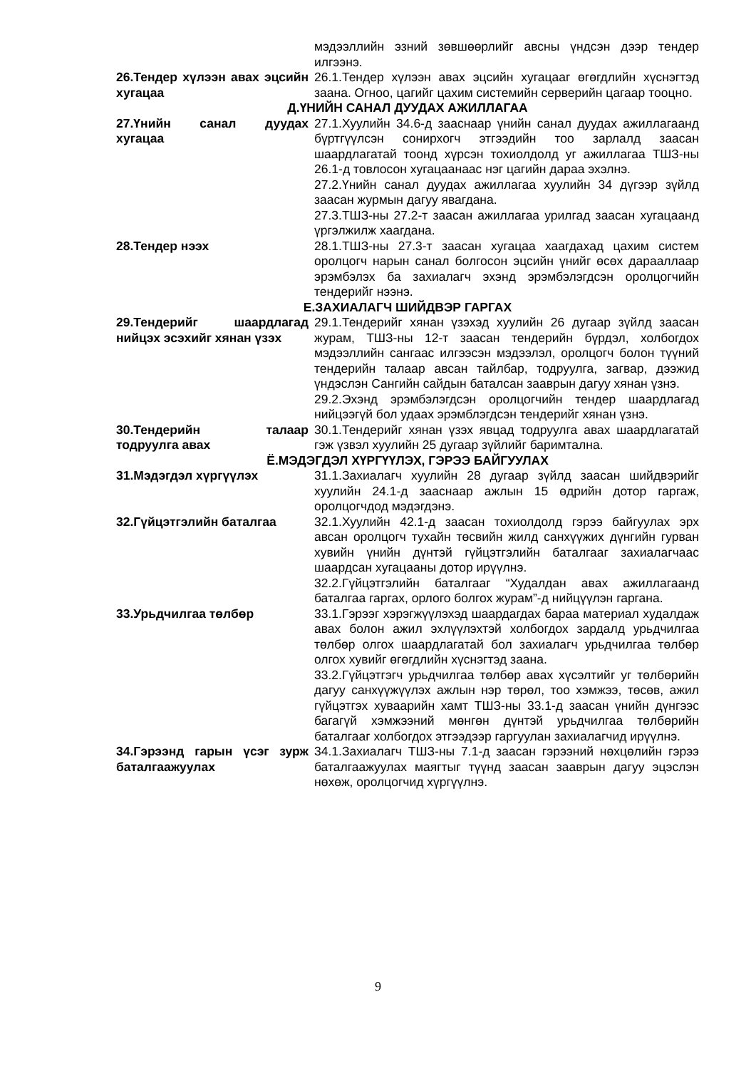мэдээллийн эзний зөвшөөрлийг авсны үндсэн дээр тендер илгээнэ.
26.Тендер хүлээн авах эцсийн хугацаа
26.1.Тендер хүлээн авах эцсийн хугацааг өгөгдлийн хүснэгтэд заана. Огноо, цагийг цахим системийн серверийн цагаар тооцно.
Д.ҮНИЙН САНАЛ ДУУДАХ АЖИЛЛАГАА
27.Үнийн санал дуудах хугацаа
27.1.Хуулийн 34.6-д зааснаар үнийн санал дуудах ажиллагаанд бүртгүүлсэн сонирхогч этгээдийн тоо зарлалд заасан шаардлагатай тоонд хүрсэн тохиолдолд уг ажиллагаа ТШЗ-ны 26.1-д товлосон хугацаанаас нэг цагийн дараа эхэлнэ.
27.2.Үнийн санал дуудах ажиллагаа хуулийн 34 дүгээр зүйлд заасан журмын дагуу явагдана.
27.3.ТШЗ-ны 27.2-т заасан ажиллагаа урилгад заасан хугацаанд үргэлжилж хаагдана.
28.Тендер нээх 28.1.ТШЗ-ны 27.3-т заасан хугацаа хаагдахад цахим систем оролцогч нарын санал болгосон эцсийн үнийг өсөх дарааллаар эрэмбэлэх ба захиалагч эхэнд эрэмбэлэгдсэн оролцогчийн тендерийг нээнэ.
Е.ЗАХИАЛАГЧ ШИЙДВЭР ГАРГАХ
29.Тендерийг шаардлагад нийцэх эсэхийг хянан үзэх
29.1.Тендерийг хянан үзэхэд хуулийн 26 дугаар зүйлд заасан журам, ТШЗ-ны 12-т заасан тендерийн бүрдэл, холбогдох мэдээллийн сангаас илгээсэн мэдээлэл, оролцогч болон түүний тендерийн талаар авсан тайлбар, тодруулга, загвар, дээжид үндэслэн Сангийн сайдын баталсан зааврын дагуу хянан үзнэ.
29.2.Эхэнд эрэмбэлэгдсэн оролцогчийн тендер шаардлагад нийцээгүй бол удаах эрэмблэгдсэн тендерийг хянан үзнэ.
30.Тендерийн талаар тодруулга авах
30.1.Тендерийг хянан үзэх явцад тодруулга авах шаардлагатай гэж үзвэл хуулийн 25 дугаар зүйлийг баримтална.
Ё.МЭДЭГДЭЛ ХҮРГҮҮЛЭХ, ГЭРЭЭ БАЙГУУЛАХ
31.Мэдэгдэл хүргүүлэх 31.1.Захиалагч хуулийн 28 дугаар зүйлд заасан шийдвэрийг хуулийн 24.1-д зааснаар ажлын 15 өдрийн дотор гаргаж, оролцогчдод мэдэгдэнэ.
32.Гүйцэтгэлийн баталгаа 32.1.Хуулийн 42.1-д заасан тохиолдолд гэрээ байгуулах эрх авсан оролцогч тухайн төсвийн жилд санхүүжих дүнгийн гурван хувийн үнийн дүнтэй гүйцэтгэлийн баталгааг захиалагчаас шаардсан хугацааны дотор ирүүлнэ.
32.2.Гүйцэтгэлийн баталгааг “Худалдан авах ажиллагаанд баталгаа гаргах, орлого болгох журам”-д нийцүүлэн гаргана.
33.Урьдчилгаа төлбөр 33.1.Гэрээг хэрэгжүүлэхэд шаардагдах бараа материал худалдаж авах болон ажил эхлүүлэхтэй холбогдох зардалд урьдчилгаа төлбөр олгох шаардлагатай бол захиалагч урьдчилгаа төлбөр олгох хувийг өгөгдлийн хүснэгтэд заана.
33.2.Гүйцэтгэгч урьдчилгаа төлбөр авах хүсэлтийг уг төлбөрийн дагуу санхүүжүүлэх ажлын нэр төрөл, тоо хэмжээ, төсөв, ажил гүйцэтгэх хуваарийн хамт ТШЗ-ны 33.1-д заасан үнийн дүнгээс багагүй хэмжээний мөнгөн дүнтэй урьдчилгаа төлбөрийн баталгааг холбогдох этгээдээр гаргуулан захиалагчид ирүүлнэ.
34.Гэрээнд гарын үсэг зурж баталгаажуулах
34.1.Захиалагч ТШЗ-ны 7.1-д заасан гэрээний нөхцөлийн гэрээ баталгаажуулах маягтыг түүнд заасан зааврын дагуу эцэслэн нөхөж, оролцогчид хүргүүлнэ.
9